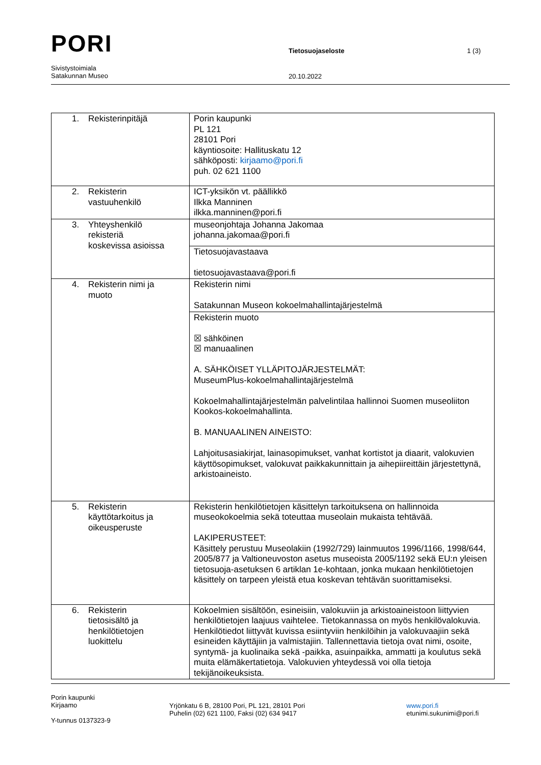PORI
Tietosuojaseloste 1 (3)
Sivistystoimiala
Satakunnan Museo
20.10.2022
| 1. Rekisterinpitäjä | Porin kaupunki PL 121 28101 Pori käyntiosoite: Hallituskatu 12 sähköposti: kirjaamo@pori.fi puh. 02 621 1100 |
| 2. Rekisterin vastuuhenkilö | ICT-yksikön vt. päällikkö Ilkka Manninen ilkka.manninen@pori.fi |
| 3. Yhteyshenkilö rekisteriä koskevissa asioissa | museonjohtaja Johanna Jakomaa johanna.jakomaa@pori.fi |
| | Tietosuojavastaava tietosuojavastaava@pori.fi |
| 4. Rekisterin nimi ja muoto | Rekisterin nimi Satakunnan Museon kokoelmahallintajärjestelmä |
| | Rekisterin muoto ☒ sähköinen ☒ manuaalinen A. SÄHKÖISET YLLÄPITOJÄRJESTELMÄT: MuseumPlus-kokoelmahallintajärjestelmä Kokoelmahallintajärjestelmän palvelintilaa hallinnoi Suomen museoliiton Kookos-kokoelmahallinta. B. MANUAALINEN AINEISTO: Lahjoitusasiakirjat, lainasopimukset, vanhat kortistot ja diaarit, valokuvien käyttösopimukset, valokuvat paikkakunnittain ja aihepiireittäin järjestettynä, arkistoaineisto. |
| 5. Rekisterin käyttötarkoitus ja oikeusperuste | Rekisterin henkilötietojen käsittelyn tarkoituksena on hallinnoida museokokoelmia sekä toteuttaa museolain mukaista tehtävää. LAKIPERUSTEET: Käsittely perustuu Museolakiin (1992/729) lainmuutos 1996/1166, 1998/644, 2005/877 ja Valtioneuvoston asetus museoista 2005/1192 sekä EU:n yleisen tietosuoja-asetuksen 6 artiklan 1e-kohtaan, jonka mukaan henkilötietojen käsittely on tarpeen yleistä etua koskevan tehtävän suorittamiseksi. |
| 6. Rekisterin tietosisältö ja henkilötietojen luokittelu | Kokoelmien sisältöön, esineisiin, valokuviin ja arkistoaineistoon liittyvien henkilötietojen laajuus vaihtelee. Tietokannassa on myös henkilövalokuvia. Henkilötiedot liittyvät kuvissa esiintyviin henkilöihin ja valokuvaajiin sekä esineiden käyttäjiin ja valmistajiin. Tallennettavia tietoja ovat nimi, osoite, syntymä- ja kuolinaika sekä -paikka, asuinpaikka, ammatti ja koulutus sekä muita elämäkertatietoja. Valokuvien yhteydessä voi olla tietoja tekijänoikeuksista. |
Porin kaupunki
Kirjaamo
Y-tunnus 0137323-9
Yrjönkatu 6 B, 28100 Pori, PL 121, 28101 Pori
Puhelin (02) 621 1100, Faksi (02) 634 9417
www.pori.fi
etunimi.sukunimi@pori.fi